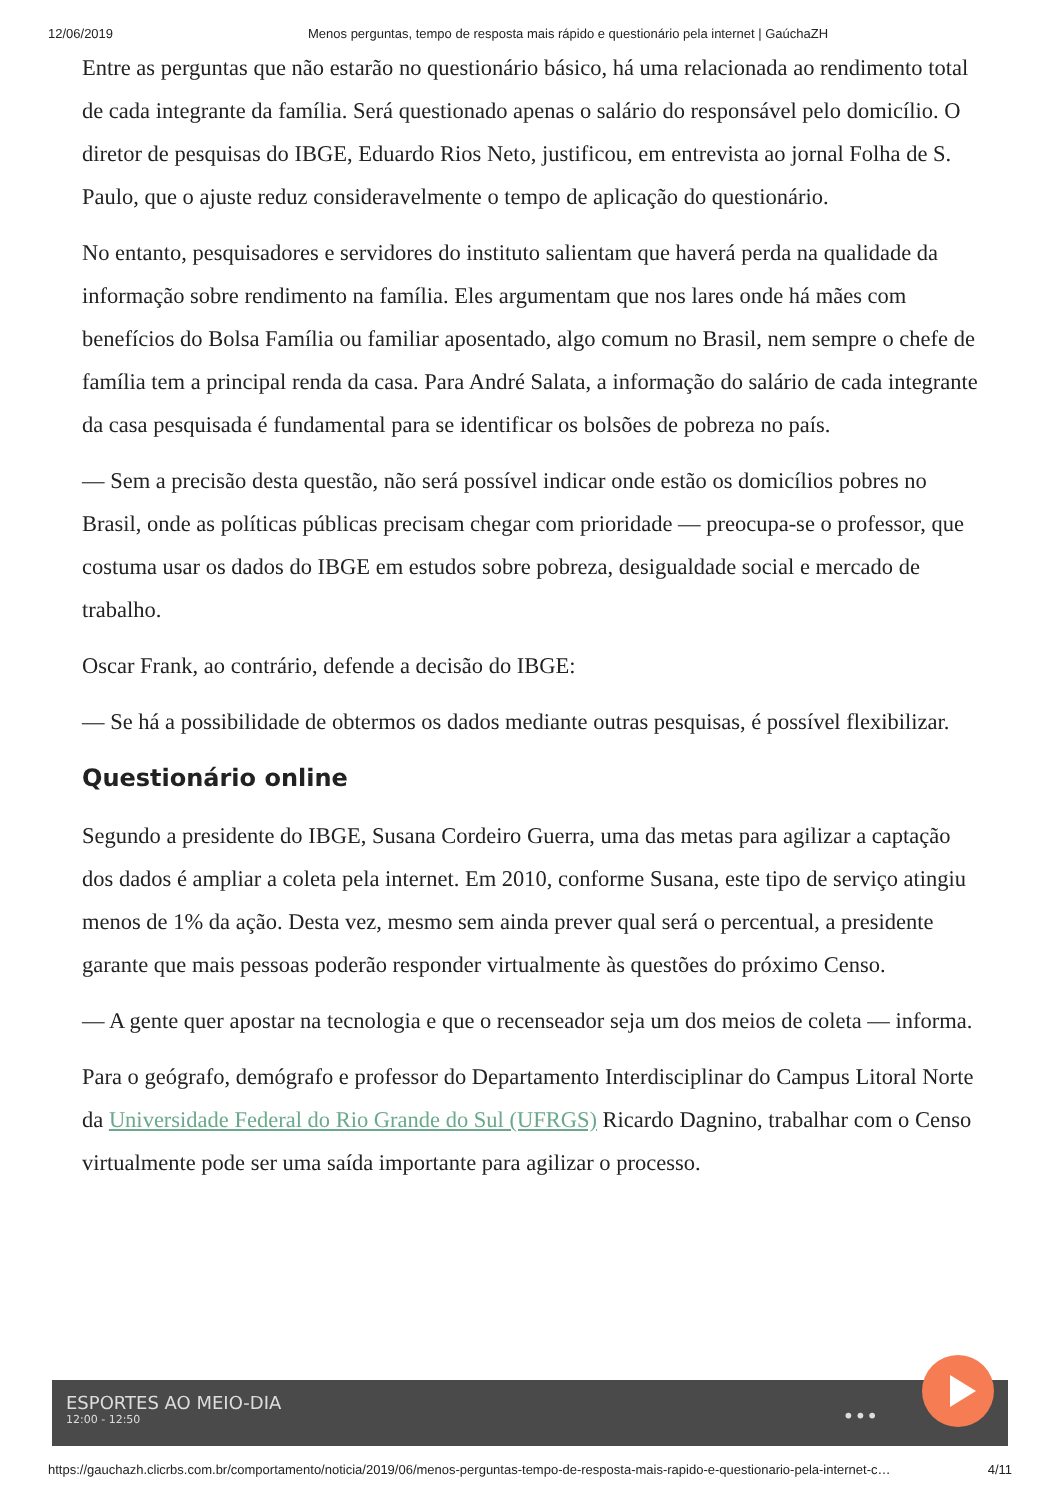12/06/2019 Menos perguntas, tempo de resposta mais rápido e questionário pela internet | GaúchaZH
Entre as perguntas que não estarão no questionário básico, há uma relacionada ao rendimento total de cada integrante da família. Será questionado apenas o salário do responsável pelo domicílio. O diretor de pesquisas do IBGE, Eduardo Rios Neto, justificou, em entrevista ao jornal Folha de S. Paulo, que o ajuste reduz consideravelmente o tempo de aplicação do questionário.
No entanto, pesquisadores e servidores do instituto salientam que haverá perda na qualidade da informação sobre rendimento na família. Eles argumentam que nos lares onde há mães com benefícios do Bolsa Família ou familiar aposentado, algo comum no Brasil, nem sempre o chefe de família tem a principal renda da casa. Para André Salata, a informação do salário de cada integrante da casa pesquisada é fundamental para se identificar os bolsões de pobreza no país.
— Sem a precisão desta questão, não será possível indicar onde estão os domicílios pobres no Brasil, onde as políticas públicas precisam chegar com prioridade — preocupa-se o professor, que costuma usar os dados do IBGE em estudos sobre pobreza, desigualdade social e mercado de trabalho.
Oscar Frank, ao contrário, defende a decisão do IBGE:
— Se há a possibilidade de obtermos os dados mediante outras pesquisas, é possível flexibilizar.
Questionário online
Segundo a presidente do IBGE, Susana Cordeiro Guerra, uma das metas para agilizar a captação dos dados é ampliar a coleta pela internet. Em 2010, conforme Susana, este tipo de serviço atingiu menos de 1% da ação. Desta vez, mesmo sem ainda prever qual será o percentual, a presidente garante que mais pessoas poderão responder virtualmente às questões do próximo Censo.
— A gente quer apostar na tecnologia e que o recenseador seja um dos meios de coleta — informa.
Para o geógrafo, demógrafo e professor do Departamento Interdisciplinar do Campus Litoral Norte da Universidade Federal do Rio Grande do Sul (UFRGS) Ricardo Dagnino, trabalhar com o Censo virtualmente pode ser uma saída importante para agilizar o processo.
ESPORTES AO MEIO-DIA
12:00 - 12:50
•••
https://gauchazh.clicrbs.com.br/comportamento/noticia/2019/06/menos-perguntas-tempo-de-resposta-mais-rapido-e-questionario-pela-internet-c… 4/11